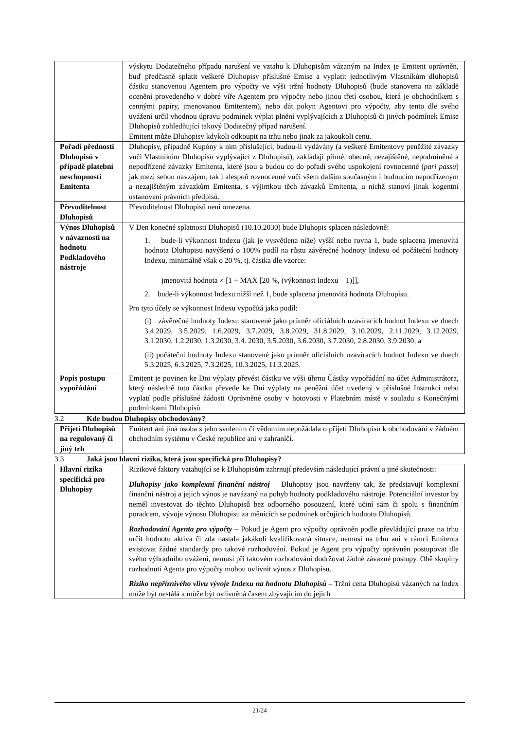| | výskytu Dodatečného případu narušení ve vztahu k Dluhopisům vázaným na Index je Emitent oprávněn, buď předčasně splatit veškeré Dluhopisy příslušné Emise a vyplatit jednotlivým Vlastníkům dluhopisů částku stanovenou Agentem pro výpočty ve výši tržní hodnoty Dluhopisů (bude stanovena na základě ocenění provedeného v dobré víře Agentem pro výpočty nebo jinou třetí osobou, která je obchodníkem s cennými papíry, jmenovanou Emitentem), nebo dát pokyn Agentovi pro výpočty, aby tento dle svého uvážení určil vhodnou úpravu podmínek výplat plnění vyplývajících z Dluhopisů či jiných podmínek Emise Dluhopisů zohledňující takový Dodatečný případ narušení. Emitent může Dluhopisy kdykoli odkoupit na trhu nebo jinak za jakoukoli cenu. |
| Pořadí přednosti Dluhopisů v případě platební neschopnosti Emitenta | Dluhopisy, případně Kupóny k nim příslušející, budou-li vydávány (a veškeré Emitentovy peněžité závazky vůči Vlastníkům Dluhopisů vyplývající z Dluhopisů), zakládají přímé, obecné, nezajištěné, nepodmíněné a nepodřízené závazky Emitenta, které jsou a budou co do pořadí svého uspokojení rovnocenné ( pari passu ) jak mezi sebou navzájem, tak i alespoň rovnocenné vůči všem dalším současným i budoucím nepodřízeným a nezajištěným závazkům Emitenta, s výjimkou těch závazků Emitenta, u nichž stanoví jinak kogentní ustanovení právních předpisů. |
| Převoditelnost Dluhopisů | Převoditelnost Dluhopisů není omezena. |
| Výnos Dluhopisů v návaznosti na hodnotu Podkladového nástroje | V Den konečné splatnosti Dluhopisů (10.10.2030) bude Dluhopis splacen následovně: 1. bude-li výkonnost Indexu (jak je vysvětlena níže) vyšší nebo rovna 1, bude splacena jmenovitá hodnota Dluhopisu navýšená o 100% podíl na růstu závěrečné hodnoty Indexu od počáteční hodnoty Indexu, minimálně však o 20 %, tj. částka dle vzorce: jmenovitá hodnota × [1 + MAX [20 %, (výkonnost Indexu – 1)]], 2. bude-li výkonnost Indexu nižší než 1, bude splacena jmenovitá hodnota Dluhopisu. Pro tyto účely se výkonnost Indexu vypočítá jako podíl: (i) závěrečné hodnoty Indexu stanovené jako průměr oficiálních uzavíracích hodnot Indexu ve dnech 3.4.2029, 3.5.2029, 1.6.2029, 3.7.2029, 3.8.2029, 31.8.2029, 3.10.2029, 2.11.2029, 3.12.2029, 3.1.2030, 1.2.2030, 1.3.2030, 3.4. 2030, 3.5.2030, 3.6.2030, 3.7.2030, 2.8.2030, 3.9.2030; a (ii) počáteční hodnoty Indexu stanovené jako průměr oficiálních uzavíracích hodnot Indexu ve dnech 5.3.2025, 6.3.2025, 7.3.2025, 10.3.2025, 11.3.2025. |
| Popis postupu vypořádání | Emitent je povinen ke Dni výplaty převést částku ve výši úhrnu Částky vypořádání na účet Administrátora, který následně tuto částku převede ke Dni výplaty na peněžní účet uvedený v příslušné Instrukci nebo vyplatí podle příslušné žádosti Oprávněné osoby v hotovosti v Platebním místě v souladu s Konečnými podmínkami Dluhopisů. |
3.2 Kde budou Dluhopisy obchodovány?
| Přijetí Dluhopisů na regulovaný či jiný trh | Emitent ani jiná osoba s jeho svolením či vědomím nepožádala o přijetí Dluhopisů k obchodování v žádném obchodním systému v České republice ani v zahraničí. |
3.3 Jaká jsou hlavní rizika, která jsou specifická pro Dluhopisy?
| Hlavní rizika specifická pro Dluhopisy | Rizikové faktory vztahující se k Dluhopisům zahrnují především následující právní a jiné skutečnosti: Dluhopisy jako komplexní finanční nástroj – Dluhopisy jsou navrženy tak, že představují komplexní finanční nástroj a jejich výnos je navázaný na pohyb hodnoty podkladového nástroje. Potenciální investor by neměl investovat do těchto Dluhopisů bez odborného posouzení, které učiní sám či spolu s finančním poradcem, vývoje výnosu Dluhopisu za měnících se podmínek určujících hodnotu Dluhopisů. Rozhodování Agenta pro výpočty – Pokud je Agent pro výpočty oprávněn podle převládající praxe na trhu určit hodnotu aktiva či zda nastala jakákoli kvalifikovaná situace, nemusí na trhu ani v rámci Emitenta existovat žádné standardy pro takové rozhodování. Pokud je Agent pro výpočty oprávněn postupovat dle svého výhradního uvážení, nemusí při takovém rozhodování dodržovat žádné závazné postupy. Obě skupiny rozhodnutí Agenta pro výpočty mohou ovlivnit výnos z Dluhopisu. Riziko nepříznivého vlivu vývoje Indexu na hodnotu Dluhopisů – Tržní cena Dluhopisů vázaných na Index může být nestálá a může být ovlivněná časem zbývajícím do jejich |
21/24